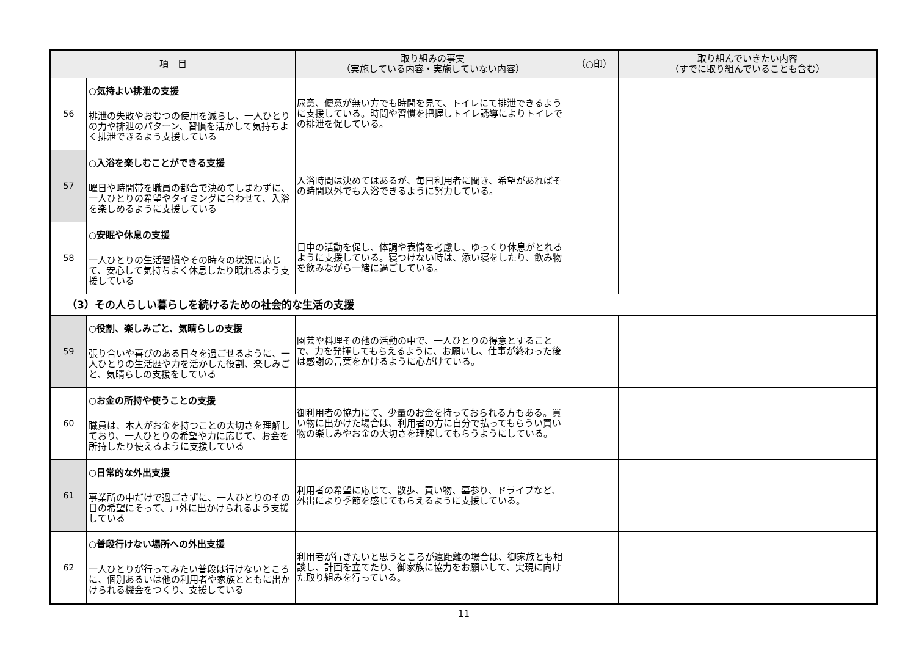| 項 目 | | 取り組みの事実 （実施している内容・実施していない内容） | （○印） | 取り組んでいきたい内容 （すでに取り組んでいることも含む） |
| --- | --- | --- | --- | --- |
| 56 | ○気持よい排泄の支援 排泄の失敗やおむつの使用を減らし、一人ひとりの力や排泄のパターン、習慣を活かして気持ちよく排泄できるよう支援している | 尿意、便意が無い方でも時間を見て、トイレにて排泄できるように支援している。時間や習慣を把握しトイレ誘導によりトイレでの排泄を促している。 | | |
| 57 | ○入浴を楽しむことができる支援 曜日や時間帯を職員の都合で決めてしまわずに、一人ひとりの希望やタイミングに合わせて、入浴を楽しめるように支援している | 入浴時間は決めてはあるが、毎日利用者に聞き、希望があればその時間以外でも入浴できるように努力している。 | | |
| 58 | ○安眠や休息の支援 一人ひとりの生活習慣やその時々の状況に応じて、安心して気持ちよく休息したり眠れるよう支援している | 日中の活動を促し、体調や表情を考慮し、ゆっくり休息がとれるように支援している。寝つけない時は、添い寝をしたり、飲み物を飲みながら一緒に過ごしている。 | | |
| （3）その人らしい暮らしを続けるための社会的な生活の支援 | | | | |
| 59 | ○役割、楽しみごと、気晴らしの支援 張り合いや喜びのある日々を過ごせるように、一人ひとりの生活歴や力を活かした役割、楽しみごと、気晴らしの支援をしている | 園芸や料理その他の活動の中で、一人ひとりの得意とすることで、力を発揮してもらえるように、お願いし、仕事が終わった後は感謝の言葉をかけるように心がけている。 | | |
| 60 | ○お金の所持や使うことの支援 職員は、本人がお金を持つことの大切さを理解しており、一人ひとりの希望や力に応じて、お金を所持したり使えるように支援している | 御利用者の協力にて、少量のお金を持っておられる方もある。買い物に出かけた場合は、利用者の方に自分で払ってもらうい買い物の楽しみやお金の大切さを理解してもらうようにしている。 | | |
| 61 | ○日常的な外出支援 事業所の中だけで過ごさずに、一人ひとりのその日の希望にそって、戸外に出かけられるよう支援している | 利用者の希望に応じて、散歩、買い物、墓参り、ドライブなど、外出により季節を感じてもらえるように支援している。 | | |
| 62 | ○普段行けない場所への外出支援 一人ひとりが行ってみたい普段は行けないところに、個別あるいは他の利用者や家族とともに出かけられる機会をつくり、支援している | 利用者が行きたいと思うところが遠距離の場合は、御家族とも相談し、計画を立てたり、御家族に協力をお願いして、実現に向けた取り組みを行っている。 | | |
11